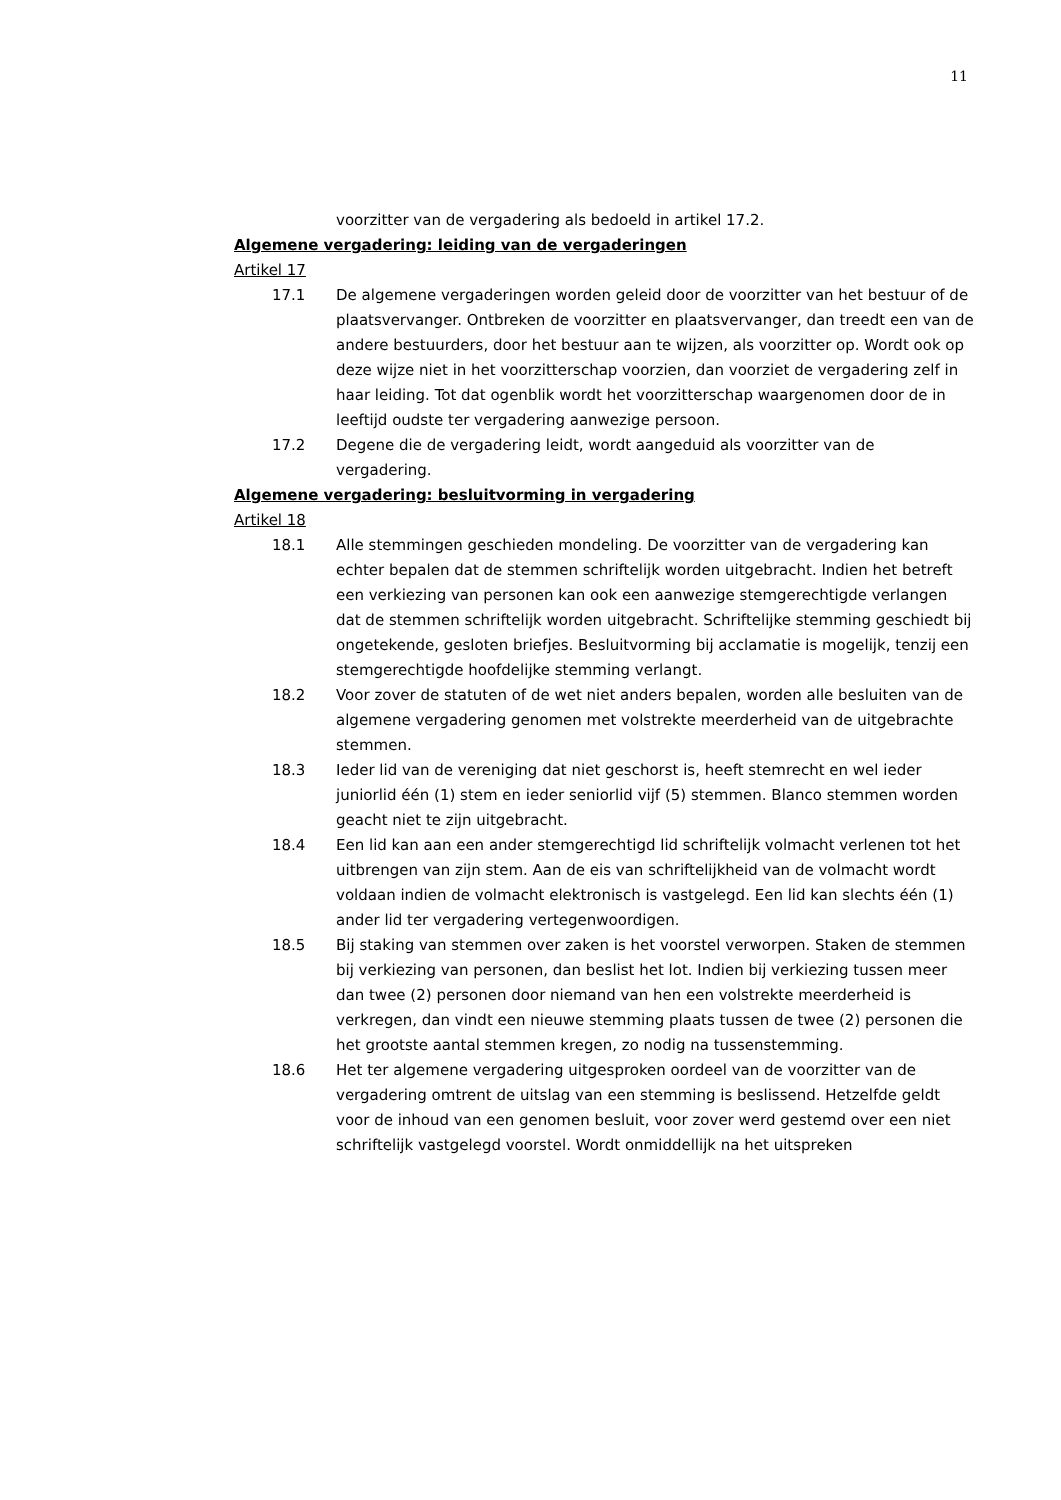11
voorzitter van de vergadering als bedoeld in artikel 17.2.
Algemene vergadering: leiding van de vergaderingen
Artikel 17
17.1 De algemene vergaderingen worden geleid door de voorzitter van het bestuur of de plaatsvervanger. Ontbreken de voorzitter en plaatsvervanger, dan treedt een van de andere bestuurders, door het bestuur aan te wijzen, als voorzitter op. Wordt ook op deze wijze niet in het voorzitterschap voorzien, dan voorziet de vergadering zelf in haar leiding. Tot dat ogenblik wordt het voorzitterschap waargenomen door de in leeftijd oudste ter vergadering aanwezige persoon.
17.2 Degene die de vergadering leidt, wordt aangeduid als voorzitter van de vergadering.
Algemene vergadering: besluitvorming in vergadering
Artikel 18
18.1 Alle stemmingen geschieden mondeling. De voorzitter van de vergadering kan echter bepalen dat de stemmen schriftelijk worden uitgebracht. Indien het betreft een verkiezing van personen kan ook een aanwezige stemgerechtigde verlangen dat de stemmen schriftelijk worden uitgebracht. Schriftelijke stemming geschiedt bij ongetekende, gesloten briefjes. Besluitvorming bij acclamatie is mogelijk, tenzij een stemgerechtigde hoofdelijke stemming verlangt.
18.2 Voor zover de statuten of de wet niet anders bepalen, worden alle besluiten van de algemene vergadering genomen met volstrekte meerderheid van de uitgebrachte stemmen.
18.3 Ieder lid van de vereniging dat niet geschorst is, heeft stemrecht en wel ieder juniorlid één (1) stem en ieder seniorlid vijf (5) stemmen. Blanco stemmen worden geacht niet te zijn uitgebracht.
18.4 Een lid kan aan een ander stemgerechtigd lid schriftelijk volmacht verlenen tot het uitbrengen van zijn stem. Aan de eis van schriftelijkheid van de volmacht wordt voldaan indien de volmacht elektronisch is vastgelegd. Een lid kan slechts één (1) ander lid ter vergadering vertegenwoordigen.
18.5 Bij staking van stemmen over zaken is het voorstel verworpen. Staken de stemmen bij verkiezing van personen, dan beslist het lot. Indien bij verkiezing tussen meer dan twee (2) personen door niemand van hen een volstrekte meerderheid is verkregen, dan vindt een nieuwe stemming plaats tussen de twee (2) personen die het grootste aantal stemmen kregen, zo nodig na tussenstemming.
18.6 Het ter algemene vergadering uitgesproken oordeel van de voorzitter van de vergadering omtrent de uitslag van een stemming is beslissend. Hetzelfde geldt voor de inhoud van een genomen besluit, voor zover werd gestemd over een niet schriftelijk vastgelegd voorstel. Wordt onmiddellijk na het uitspreken